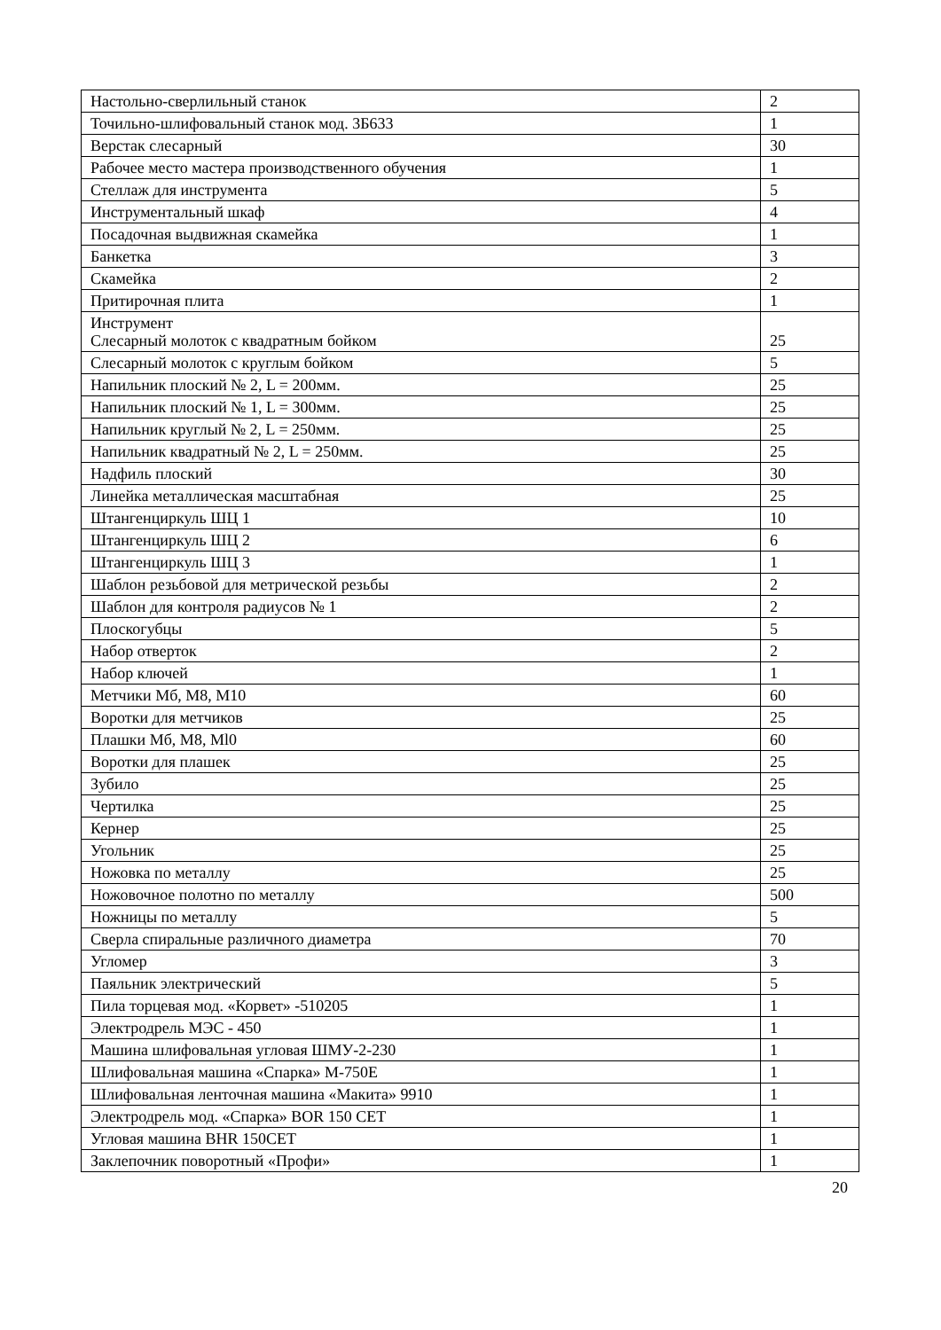| Настольно-сверлильный станок | 2 |
| Точильно-шлифовальный станок мод. 3Б633 | 1 |
| Верстак слесарный | 30 |
| Рабочее место мастера производственного обучения | 1 |
| Стеллаж для инструмента | 5 |
| Инструментальный шкаф | 4 |
| Посадочная выдвижная скамейка | 1 |
| Банкетка | 3 |
| Скамейка | 2 |
| Притирочная плита | 1 |
| Инструмент Слесарный молоток с квадратным бойком | 25 |
| Слесарный молоток с круглым бойком | 5 |
| Напильник плоский № 2, L = 200мм. | 25 |
| Напильник плоский № 1, L = 300мм. | 25 |
| Напильник круглый № 2, L = 250мм. | 25 |
| Напильник квадратный № 2, L = 250мм. | 25 |
| Надфиль плоский | 30 |
| Линейка металлическая масштабная | 25 |
| Штангенциркуль ШЦ 1 | 10 |
| Штангенциркуль ШЦ 2 | 6 |
| Штангенциркуль ШЦ 3 | 1 |
| Шаблон резьбовой для метрической резьбы | 2 |
| Шаблон для контроля радиусов № 1 | 2 |
| Плоскогубцы | 5 |
| Набор отверток | 2 |
| Набор ключей | 1 |
| Метчики Мб, М8, М10 | 60 |
| Воротки для метчиков | 25 |
| Плашки Мб, М8, Ml0 | 60 |
| Воротки для плашек | 25 |
| Зубило | 25 |
| Чертилка | 25 |
| Кернер | 25 |
| Угольник | 25 |
| Ножовка по металлу | 25 |
| Ножовочное полотно по металлу | 500 |
| Ножницы по металлу | 5 |
| Сверла спиральные различного диаметра | 70 |
| Угломер | 3 |
| Паяльник электрический | 5 |
| Пила торцевая мод. «Корвет» -510205 | 1 |
| Электродрель МЭС - 450 | 1 |
| Машина шлифовальная угловая ШМУ-2-230 | 1 |
| Шлифовальная машина «Спарка» М-750Е | 1 |
| Шлифовальная ленточная машина «Макита» 9910 | 1 |
| Электродрель мод. «Спарка» BOR 150 CET | 1 |
| Угловая машина BHR 150CET | 1 |
| Заклепочник поворотный «Профи» | 1 |
20